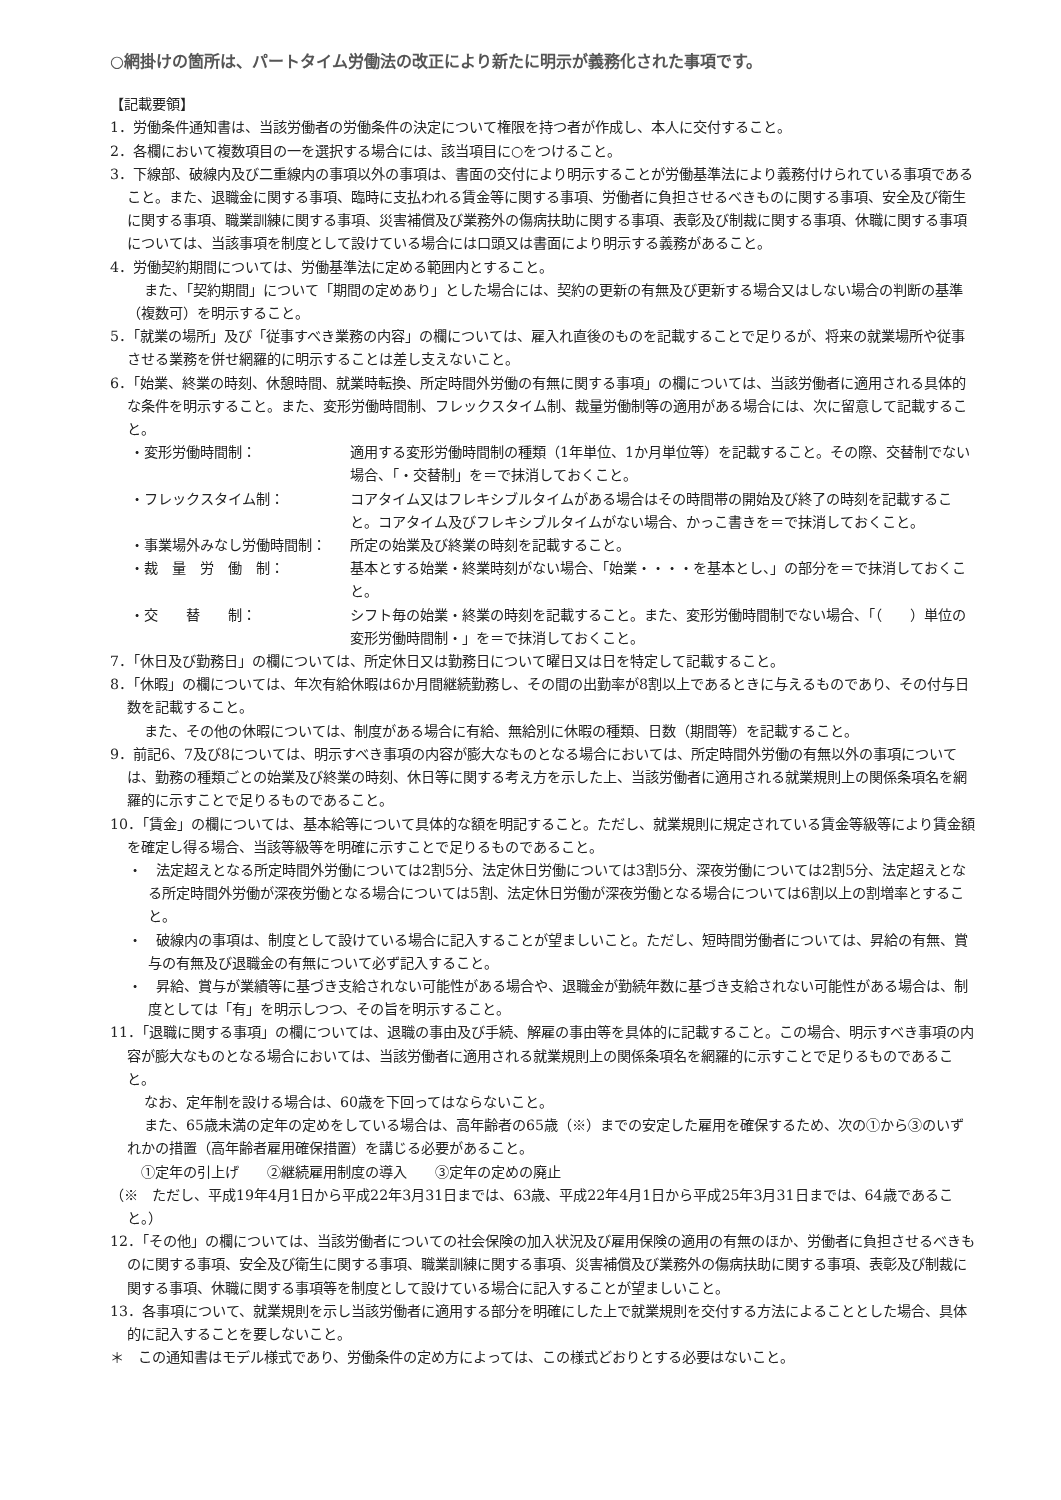○網掛けの箇所は、パートタイム労働法の改正により新たに明示が義務化された事項です。
【記載要領】
1．労働条件通知書は、当該労働者の労働条件の決定について権限を持つ者が作成し、本人に交付すること。
2．各欄において複数項目の一を選択する場合には、該当項目に○をつけること。
3．下線部、破線内及び二重線内の事項以外の事項は、書面の交付により明示することが労働基準法により義務付けられている事項であること。また、退職金に関する事項、臨時に支払われる賃金等に関する事項、労働者に負担させるべきものに関する事項、安全及び衛生に関する事項、職業訓練に関する事項、災害補償及び業務外の傷病扶助に関する事項、表彰及び制裁に関する事項、休職に関する事項については、当該事項を制度として設けている場合には口頭又は書面により明示する義務があること。
4．労働契約期間については、労働基準法に定める範囲内とすること。
また、「契約期間」について「期間の定めあり」とした場合には、契約の更新の有無及び更新する場合又はしない場合の判断の基準（複数可）を明示すること。
5．「就業の場所」及び「従事すべき業務の内容」の欄については、雇入れ直後のものを記載することで足りるが、将来の就業場所や従事させる業務を併せ網羅的に明示することは差し支えないこと。
6．「始業、終業の時刻、休憩時間、就業時転換、所定時間外労働の有無に関する事項」の欄については、当該労働者に適用される具体的な条件を明示すること。また、変形労働時間制、フレックスタイム制、裁量労働制等の適用がある場合には、次に留意して記載すること。
・変形労働時間制： 適用する変形労働時間制の種類（1年単位、1か月単位等）を記載すること。その際、交替制でない場合、「・交替制」を＝で抹消しておくこと。
・フレックスタイム制： コアタイム又はフレキシブルタイムがある場合はその時間帯の開始及び終了の時刻を記載すること。コアタイム及びフレキシブルタイムがない場合、かっこ書きを＝で抹消しておくこと。
・事業場外みなし労働時間制： 所定の始業及び終業の時刻を記載すること。
・裁　量　労　働　制： 基本とする始業・終業時刻がない場合、「始業・・・・を基本とし、」の部分を＝で抹消しておくこと。
・交　　替　　制： シフト毎の始業・終業の時刻を記載すること。また、変形労働時間制でない場合、「（　　）単位の変形労働時間制・」を＝で抹消しておくこと。
7．「休日及び勤務日」の欄については、所定休日又は勤務日について曜日又は日を特定して記載すること。
8．「休暇」の欄については、年次有給休暇は6か月間継続勤務し、その間の出勤率が8割以上であるときに与えるものであり、その付与日数を記載すること。
また、その他の休暇については、制度がある場合に有給、無給別に休暇の種類、日数（期間等）を記載すること。
9．前記6、7及び8については、明示すべき事項の内容が膨大なものとなる場合においては、所定時間外労働の有無以外の事項については、勤務の種類ごとの始業及び終業の時刻、休日等に関する考え方を示した上、当該労働者に適用される就業規則上の関係条項名を網羅的に示すことで足りるものであること。
10．「賃金」の欄については、基本給等について具体的な額を明記すること。ただし、就業規則に規定されている賃金等級等により賃金額を確定し得る場合、当該等級等を明確に示すことで足りるものであること。
・　法定超えとなる所定時間外労働については2割5分、法定休日労働については3割5分、深夜労働については2割5分、法定超えとなる所定時間外労働が深夜労働となる場合については5割、法定休日労働が深夜労働となる場合については6割以上の割増率とすること。
・　破線内の事項は、制度として設けている場合に記入することが望ましいこと。ただし、短時間労働者については、昇給の有無、賞与の有無及び退職金の有無について必ず記入すること。
・　昇給、賞与が業績等に基づき支給されない可能性がある場合や、退職金が勤続年数に基づき支給されない可能性がある場合は、制度としては「有」を明示しつつ、その旨を明示すること。
11．「退職に関する事項」の欄については、退職の事由及び手続、解雇の事由等を具体的に記載すること。この場合、明示すべき事項の内容が膨大なものとなる場合においては、当該労働者に適用される就業規則上の関係条項名を網羅的に示すことで足りるものであること。
なお、定年制を設ける場合は、60歳を下回ってはならないこと。
また、65歳未満の定年の定めをしている場合は、高年齢者の65歳（※）までの安定した雇用を確保するため、次の①から③のいずれかの措置（高年齢者雇用確保措置）を講じる必要があること。
　①定年の引上げ　　②継続雇用制度の導入　　③定年の定めの廃止
（※　ただし、平成19年4月1日から平成22年3月31日までは、63歳、平成22年4月1日から平成25年3月31日までは、64歳であること。）
12．「その他」の欄については、当該労働者についての社会保険の加入状況及び雇用保険の適用の有無のほか、労働者に負担させるべきものに関する事項、安全及び衛生に関する事項、職業訓練に関する事項、災害補償及び業務外の傷病扶助に関する事項、表彰及び制裁に関する事項、休職に関する事項等を制度として設けている場合に記入することが望ましいこと。
13．各事項について、就業規則を示し当該労働者に適用する部分を明確にした上で就業規則を交付する方法によることとした場合、具体的に記入することを要しないこと。
＊　この通知書はモデル様式であり、労働条件の定め方によっては、この様式どおりとする必要はないこと。